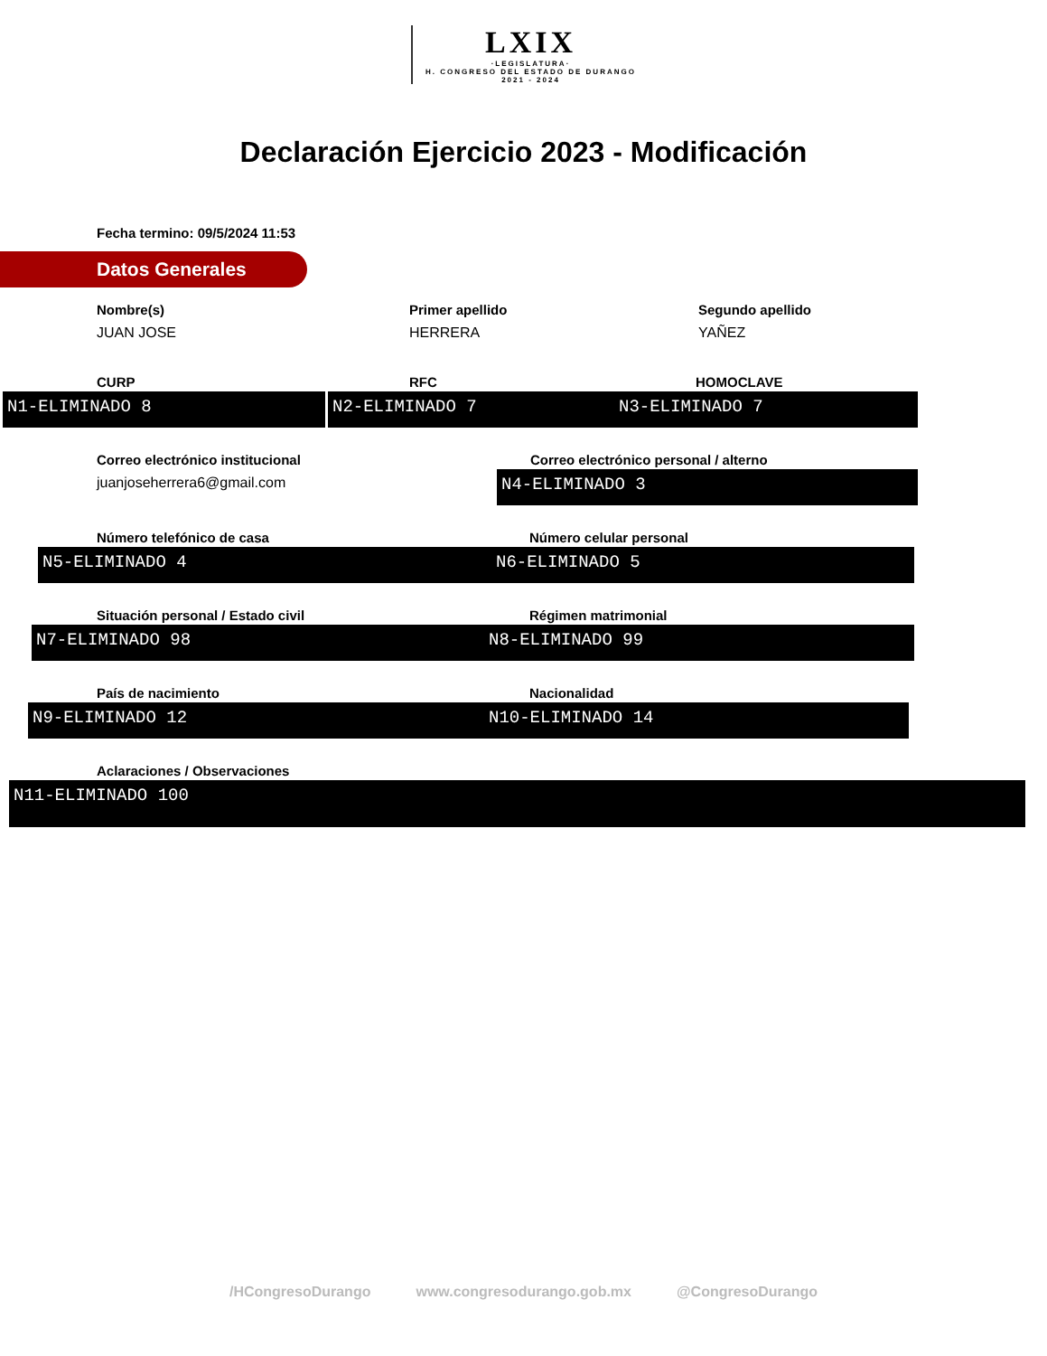LXIX ·LEGISLATURA· H. CONGRESO DEL ESTADO DE DURANGO 2021 - 2024
Declaración Ejercicio 2023 - Modificación
Fecha termino: 09/5/2024 11:53
Datos Generales
Nombre(s)
JUAN JOSE
Primer apellido
HERRERA
Segundo apellido
YAÑEZ
CURP
N1-ELIMINADO 8
RFC
N2-ELIMINADO 7
HOMOCLAVE
N3-ELIMINADO 7
Correo electrónico institucional
juanjoseherrera6@gmail.com
Correo electrónico personal / alterno
N4-ELIMINADO 3
Número telefónico de casa
N5-ELIMINADO 4
Número celular personal
N6-ELIMINADO 5
Situación personal / Estado civil
N7-ELIMINADO 98
Régimen matrimonial
N8-ELIMINADO 99
País de nacimiento
N9-ELIMINADO 12
Nacionalidad
N10-ELIMINADO 14
Aclaraciones / Observaciones
N11-ELIMINADO 100
/HCongresoDurango www.congresodurango.gob.mx @CongresoDurango